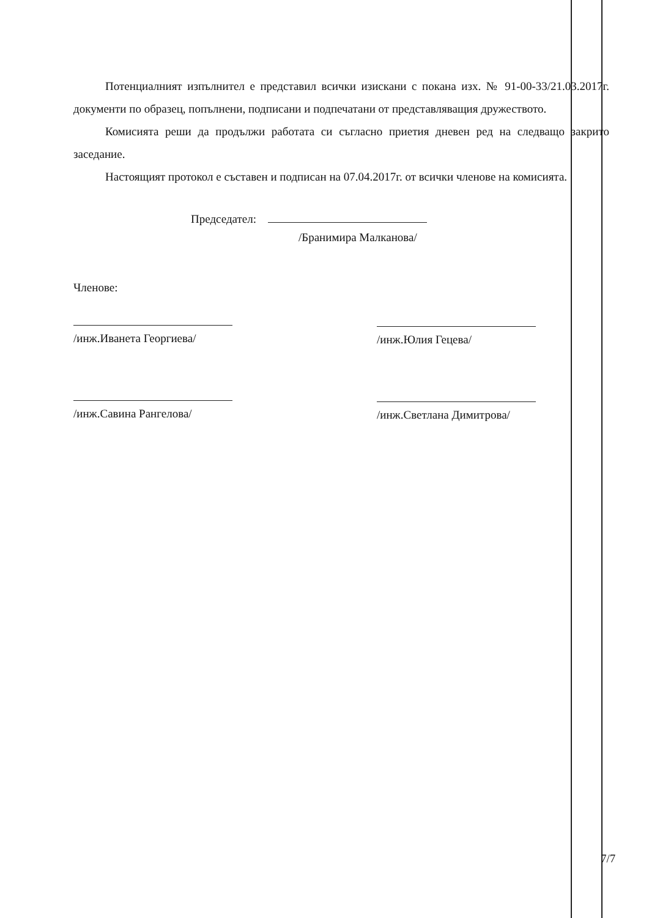Потенциалният изпълнител е представил всички изискани с покана изх. № 91-00-33/21.03.2017г. документи по образец, попълнени, подписани и подпечатани от представляващия дружеството.
Комисията реши да продължи работата си съгласно приетия дневен ред на следващо закрито заседание.
Настоящият протокол е съставен и подписан на 07.04.2017г. от всички членове на комисията.
Председател:
/Бранимира Малканова/
Членове:
/инж.Иванета Георгиева/
/инж.Савина Рангелова/
/инж.Юлия Гецева/
/инж.Светлана Димитрова/
7/7